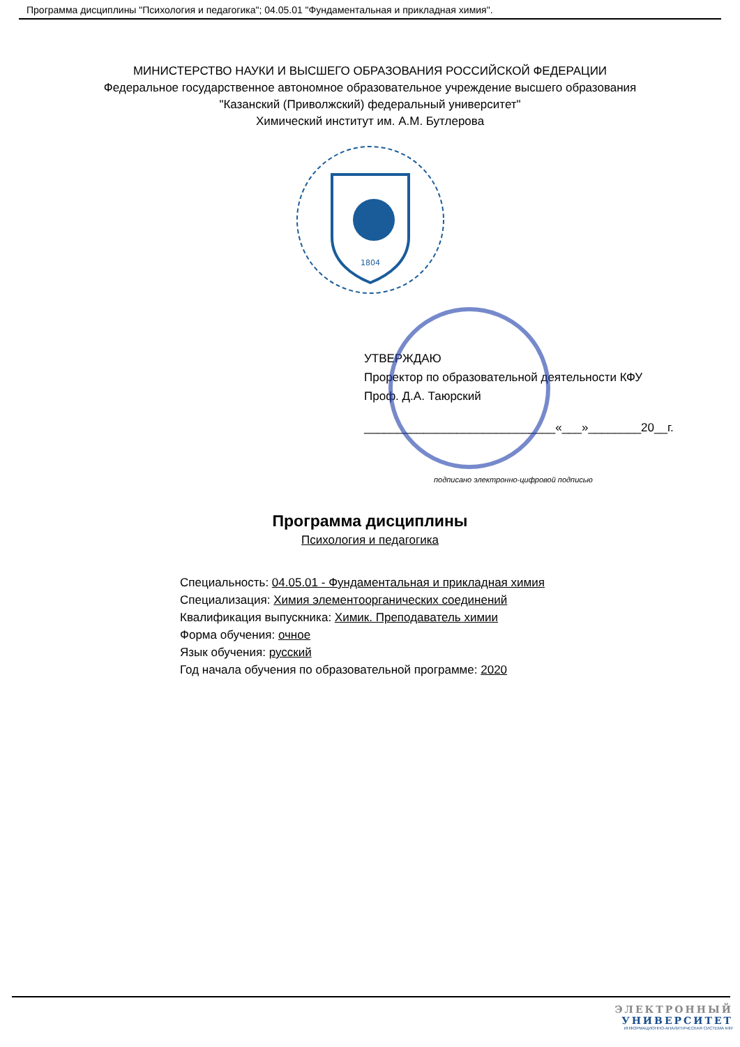Программа дисциплины "Психология и педагогика"; 04.05.01 "Фундаментальная и прикладная химия".
МИНИСТЕРСТВО НАУКИ И ВЫСШЕГО ОБРАЗОВАНИЯ РОССИЙСКОЙ ФЕДЕРАЦИИ
Федеральное государственное автономное образовательное учреждение высшего образования
"Казанский (Приволжский) федеральный университет"
Химический институт им. А.М. Бутлерова
1804
УТВЕРЖДАЮ
Проректор по образовательной деятельности КФУ
Проф. Д.А. Таюрский
_____________________________«___»________20__г.
подписано электронно-цифровой подписью
Программа дисциплины
Психология и педагогика
Специальность: 04.05.01 - Фундаментальная и прикладная химия
Специализация: Химия элементоорганических соединений
Квалификация выпускника: Химик. Преподаватель химии
Форма обучения: очное
Язык обучения: русский
Год начала обучения по образовательной программе: 2020
ЭЛЕКТРОННЫЙ
УНИВЕРСИТЕТ
ИНФОРМАЦИОННО-АНАЛИТИЧЕСКАЯ СИСТЕМА КФУ